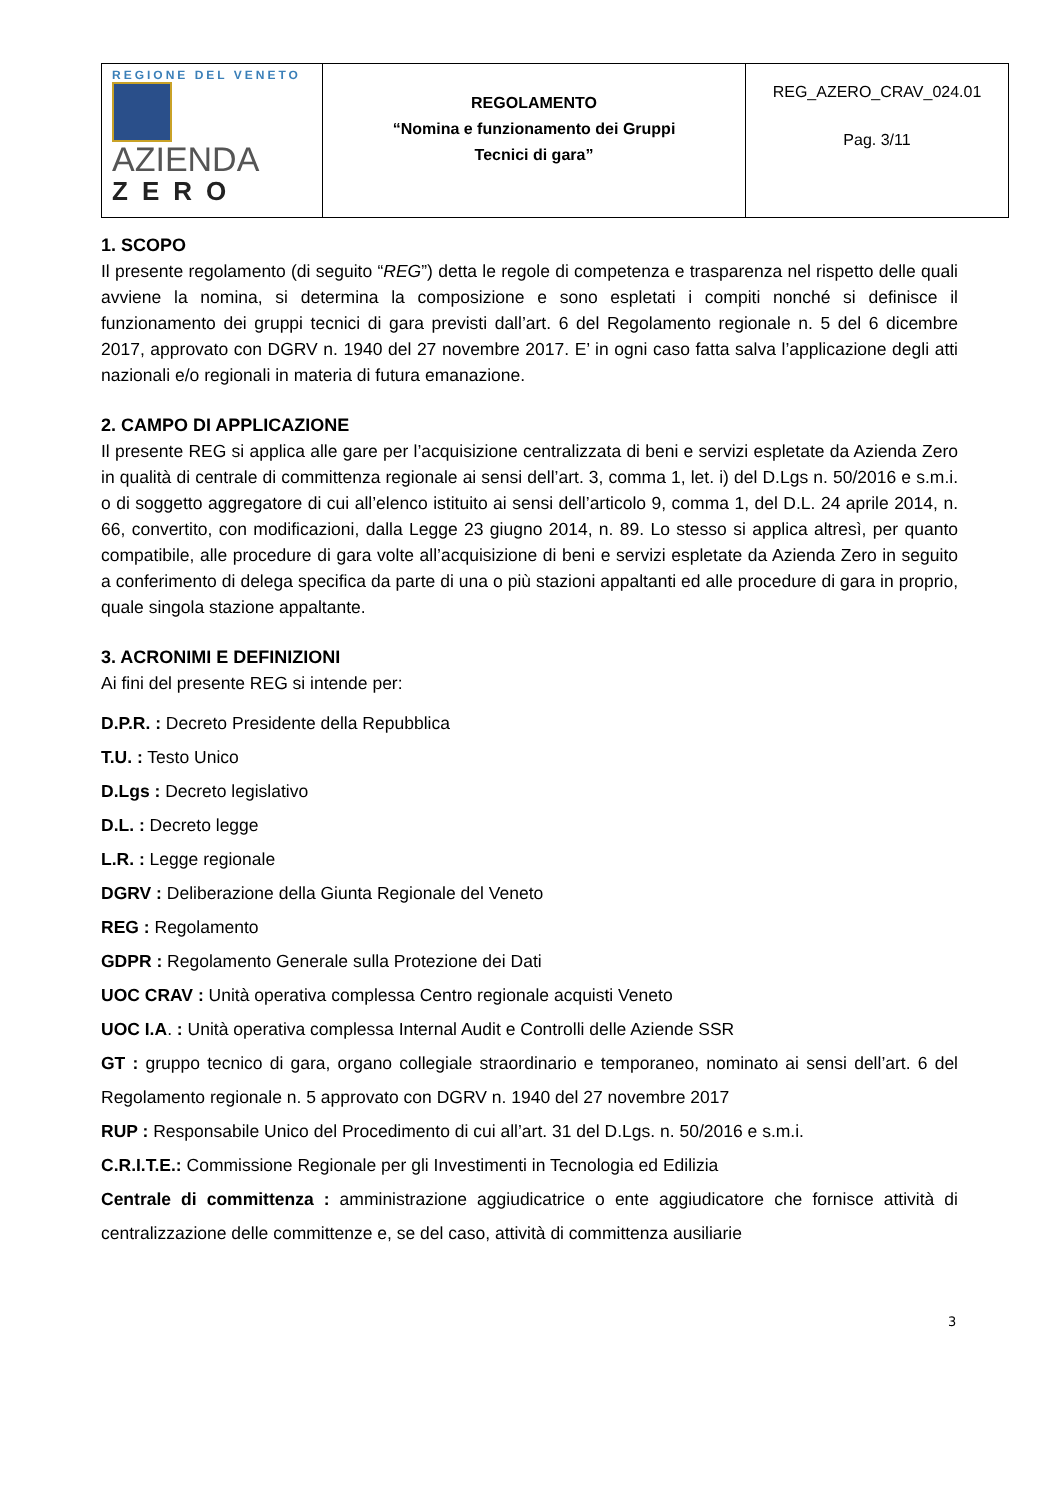| REGIONE DEL VENETO AZIENDA ZERO | REGOLAMENTO “Nomina e funzionamento dei Gruppi Tecnici di gara” | REG_AZERO_CRAV_024.01 Pag. 3/11 |
1. SCOPO
Il presente regolamento (di seguito “REG”) detta le regole di competenza e trasparenza nel rispetto delle quali avviene la nomina, si determina la composizione e sono espletati i compiti nonché si definisce il funzionamento dei gruppi tecnici di gara previsti dall’art. 6 del Regolamento regionale n. 5 del 6 dicembre 2017, approvato con DGRV n. 1940 del 27 novembre 2017. E’ in ogni caso fatta salva l’applicazione degli atti nazionali e/o regionali in materia di futura emanazione.
2. CAMPO DI APPLICAZIONE
Il presente REG si applica alle gare per l’acquisizione centralizzata di beni e servizi espletate da Azienda Zero in qualità di centrale di committenza regionale ai sensi dell’art. 3, comma 1, let. i) del D.Lgs n. 50/2016 e s.m.i. o di soggetto aggregatore di cui all’elenco istituito ai sensi dell’articolo 9, comma 1, del D.L. 24 aprile 2014, n. 66, convertito, con modificazioni, dalla Legge 23 giugno 2014, n. 89. Lo stesso si applica altresì, per quanto compatibile, alle procedure di gara volte all’acquisizione di beni e servizi espletate da Azienda Zero in seguito a conferimento di delega specifica da parte di una o più stazioni appaltanti ed alle procedure di gara in proprio, quale singola stazione appaltante.
3. ACRONIMI E DEFINIZIONI
Ai fini del presente REG si intende per:
D.P.R. : Decreto Presidente della Repubblica
T.U. : Testo Unico
D.Lgs : Decreto legislativo
D.L. : Decreto legge
L.R. : Legge regionale
DGRV : Deliberazione della Giunta Regionale del Veneto
REG : Regolamento
GDPR : Regolamento Generale sulla Protezione dei Dati
UOC CRAV : Unità operativa complessa Centro regionale acquisti Veneto
UOC I.A. : Unità operativa complessa Internal Audit e Controlli delle Aziende SSR
GT : gruppo tecnico di gara, organo collegiale straordinario e temporaneo, nominato ai sensi dell’art. 6 del Regolamento regionale n. 5 approvato con DGRV n. 1940 del 27 novembre 2017
RUP : Responsabile Unico del Procedimento di cui all’art. 31 del D.Lgs. n. 50/2016 e s.m.i.
C.R.I.T.E.: Commissione Regionale per gli Investimenti in Tecnologia ed Edilizia
Centrale di committenza : amministrazione aggiudicatrice o ente aggiudicatore che fornisce attività di centralizzazione delle committenze e, se del caso, attività di committenza ausiliarie
3